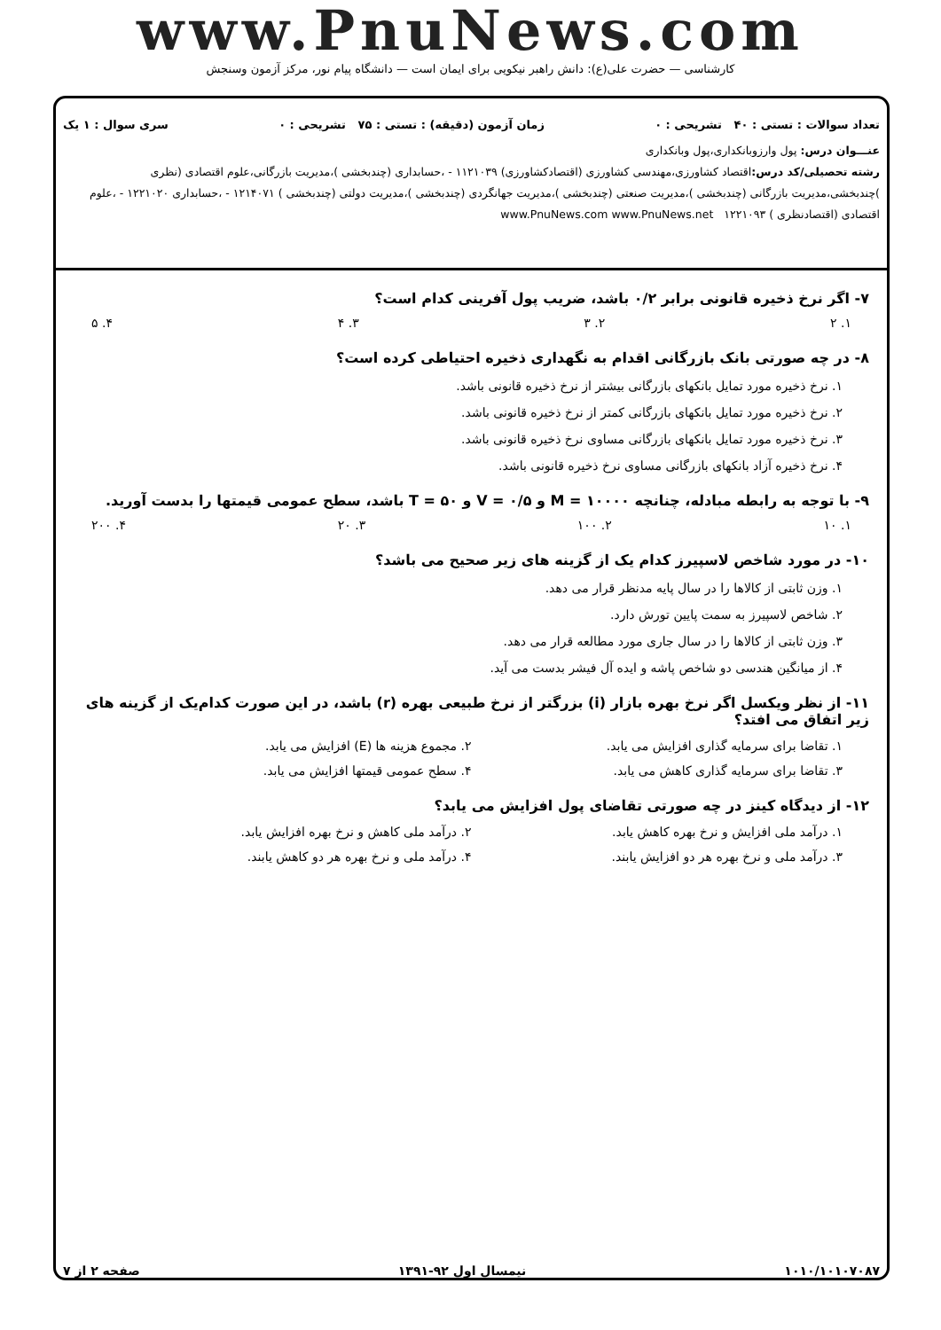www.PnuNews.com
کارشناسی — حضرت علی(ع): دانش راهبر نیکویی برای ایمان است — دانشگاه پیام نور، مرکز آزمون وسنجش
تعداد سوالات : تستی : ۴۰ تشریحی : ۰ زمان آزمون (دقیقه) : تستی : ۷۵ تشریحی : ۰ سری سوال : ۱ یک
عنـــوان درس: پول وارزوبانکداری،پول وبانکداری
رشته تحصیلی/کد درس: اقتصاد کشاورزی،مهندسی کشاورزی (اقتصادکشاورزی) ۱۱۲۱۰۳۹ - ،حسابداری (چندبخشی )،مدیریت بازرگانی،علوم اقتصادی (نظری )چندبخشی،مدیریت بازرگانی (چندبخشی )،مدیریت صنعتی (چندبخشی )،مدیریت جهانگردی (چندبخشی )،مدیریت دولتی (چندبخشی ) ۱۲۱۴۰۷۱ - ،حسابداری ۱۲۲۱۰۲۰ - ،علوم اقتصادی (اقتصادنظری ) ۱۲۲۱۰۹۳ www.PnuNews.com www.PnuNews.net
۷- اگر نرخ ذخیره قانونی برابر ۰/۲ باشد، ضریب پول آفرینی کدام است؟
۱. ۲ ۲. ۳ ۳. ۴ ۴. ۵
۸- در چه صورتی بانک بازرگانی اقدام به نگهداری ذخیره احتیاطی کرده است؟
۱. نرخ ذخیره مورد تمایل بانکهای بازرگانی بیشتر از نرخ ذخیره قانونی باشد.
۲. نرخ ذخیره مورد تمایل بانکهای بازرگانی کمتر از نرخ ذخیره قانونی باشد.
۳. نرخ ذخیره مورد تمایل بانکهای بازرگانی مساوی نرخ ذخیره قانونی باشد.
۴. نرخ ذخیره آزاد بانکهای بازرگانی مساوی نرخ ذخیره قانونی باشد.
۹- با توجه به رابطه مبادله، چنانچه M = ۱۰۰۰۰ و V = ۰/۵ و T = ۵۰ باشد، سطح عمومی قیمتها را بدست آورید.
۱. ۱۰ ۲. ۱۰۰ ۳. ۲۰ ۴. ۲۰۰
۱۰- در مورد شاخص لاسپیرز کدام یک از گزینه های زیر صحیح می باشد؟
۱. وزن ثابتی از کالاها را در سال پایه مدنظر قرار می دهد.
۲. شاخص لاسپیرز به سمت پایین تورش دارد.
۳. وزن ثابتی از کالاها را در سال جاری مورد مطالعه قرار می دهد.
۴. از میانگین هندسی دو شاخص پاشه و ایده آل فیشر بدست می آید.
۱۱- از نظر ویکسل اگر نرخ بهره بازار (i) بزرگتر از نرخ طبیعی بهره (r) باشد، در این صورت کدام‌یک از گزینه های زیر اتفاق می افتد؟
۱. تقاضا برای سرمایه گذاری افزایش می یابد.
۲. مجموع هزینه ها (E) افزایش می یابد.
۳. تقاضا برای سرمایه گذاری کاهش می یابد.
۴. سطح عمومی قیمتها افزایش می یابد.
۱۲- از دیدگاه کینز در چه صورتی تقاضای پول افزایش می یابد؟
۱. درآمد ملی افزایش و نرخ بهره کاهش یابد.
۲. درآمد ملی کاهش و نرخ بهره افزایش یابد.
۳. درآمد ملی و نرخ بهره هر دو افزایش یابند.
۴. درآمد ملی و نرخ بهره هر دو کاهش یابند.
۱۰۱۰/۱۰۱۰۷۰۸۷ نیمسال اول ۹۲-۱۳۹۱ صفحه ۲ از ۷